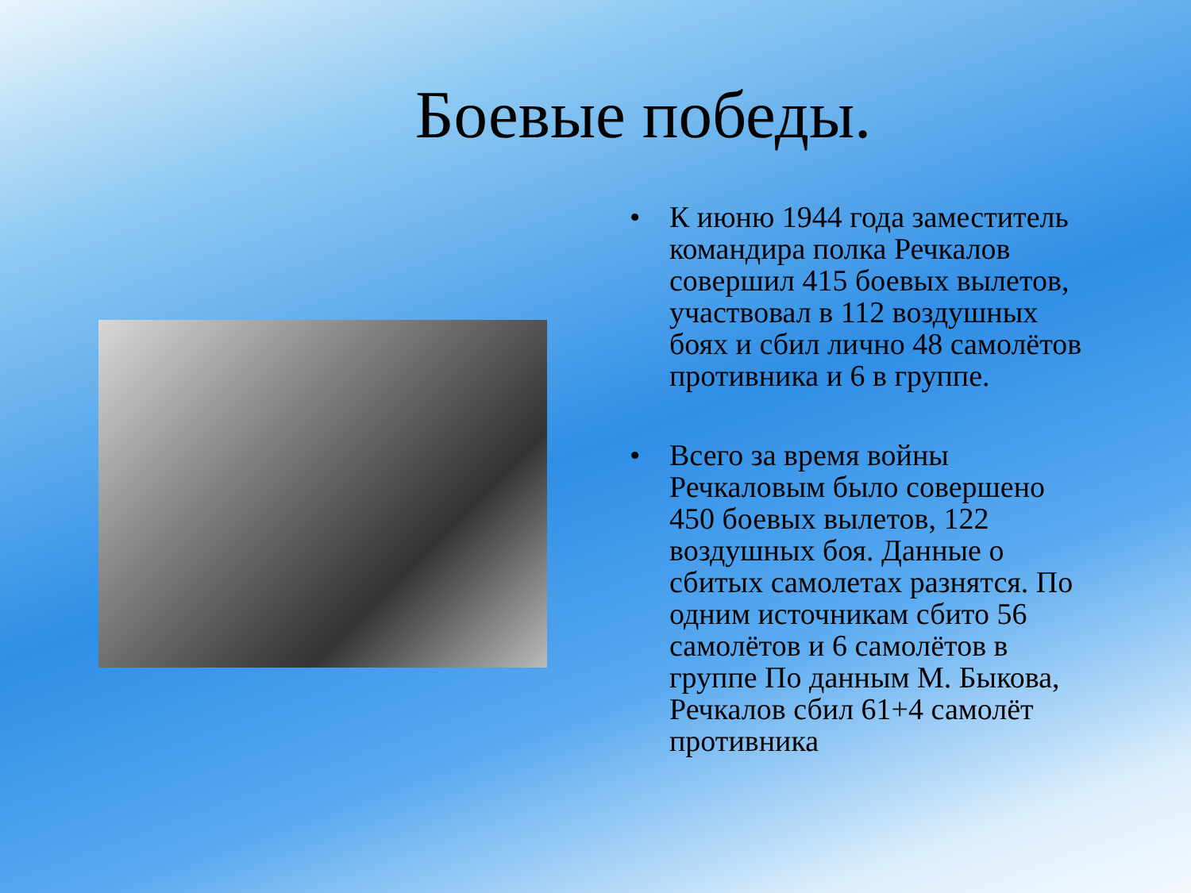Боевые победы.
• К июню 1944 года заместитель командира полка Речкалов совершил 415 боевых вылетов, участвовал в 112 воздушных боях и сбил лично 48 самолётов противника и 6 в группе.
• Всего за время войны Речкаловым было совершено 450 боевых вылетов, 122 воздушных боя. Данные о сбитых самолетах разнятся. По одним источникам сбито 56 самолётов и 6 самолётов в группе По данным М. Быкова, Речкалов сбил 61+4 самолёт противника